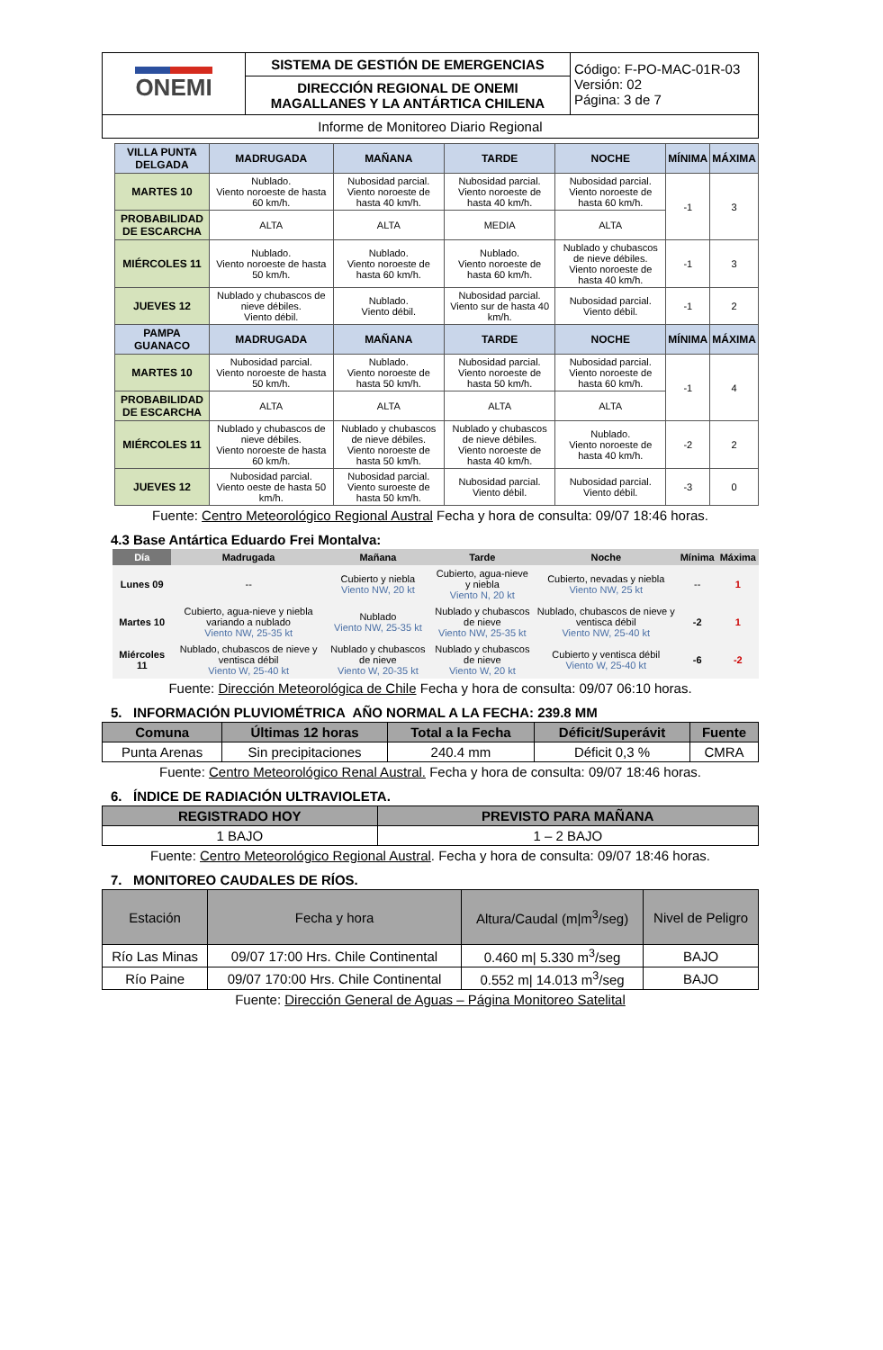| ONEMI | SISTEMA DE GESTIÓN DE EMERGENCIAS | Código: F-PO-MAC-01R-03 Versión: 02 Página: 3 de 7 |
| | DIRECCIÓN REGIONAL DE ONEMI MAGALLANES Y LA ANTÁRTICA CHILENA | |
| Informe de Monitoreo Diario Regional | | |
| VILLA PUNTA DELGADA | MADRUGADA | MAÑANA | TARDE | NOCHE | MÍNIMA | MÁXIMA |
| --- | --- | --- | --- | --- | --- | --- |
| MARTES 10 | Nublado. Viento noroeste de hasta 60 km/h. | Nubosidad parcial. Viento noroeste de hasta 40 km/h. | Nubosidad parcial. Viento noroeste de hasta 40 km/h. | Nubosidad parcial. Viento noroeste de hasta 60 km/h. | -1 | 3 |
| PROBABILIDAD DE ESCARCHA | ALTA | ALTA | MEDIA | ALTA | | |
| MIÉRCOLES 11 | Nublado. Viento noroeste de hasta 50 km/h. | Nublado. Viento noroeste de hasta 60 km/h. | Nublado. Viento noroeste de hasta 60 km/h. | Nublado y chubascos de nieve débiles. Viento noroeste de hasta 40 km/h. | -1 | 3 |
| JUEVES 12 | Nublado y chubascos de nieve débiles. Viento débil. | Nublado. Viento débil. | Nubosidad parcial. Viento sur de hasta 40 km/h. | Nubosidad parcial. Viento débil. | -1 | 2 |
| PAMPA GUANACO | MADRUGADA | MAÑANA | TARDE | NOCHE | MÍNIMA | MÁXIMA |
| MARTES 10 | Nubosidad parcial. Viento noroeste de hasta 50 km/h. | Nublado. Viento noroeste de hasta 50 km/h. | Nubosidad parcial. Viento noroeste de hasta 50 km/h. | Nubosidad parcial. Viento noroeste de hasta 60 km/h. | -1 | 4 |
| PROBABILIDAD DE ESCARCHA | ALTA | ALTA | ALTA | ALTA | | |
| MIÉRCOLES 11 | Nublado y chubascos de nieve débiles. Viento noroeste de hasta 60 km/h. | Nublado y chubascos de nieve débiles. Viento noroeste de hasta 50 km/h. | Nublado y chubascos de nieve débiles. Viento noroeste de hasta 40 km/h. | Nublado. Viento noroeste de hasta 40 km/h. | -2 | 2 |
| JUEVES 12 | Nubosidad parcial. Viento oeste de hasta 50 km/h. | Nubosidad parcial. Viento suroeste de hasta 50 km/h. | Nubosidad parcial. Viento débil. | Nubosidad parcial. Viento débil. | -3 | 0 |
Fuente: Centro Meteorológico Regional Austral Fecha y hora de consulta: 09/07 18:46 horas.
4.3 Base Antártica Eduardo Frei Montalva:
| Día | Madrugada | Mañana | Tarde | Noche | Mínima | Máxima |
| --- | --- | --- | --- | --- | --- | --- |
| Lunes 09 | -- | Cubierto y niebla Viento NW, 20 kt | Cubierto, agua-nieve y niebla Viento N, 20 kt | Cubierto, nevadas y niebla Viento NW, 25 kt | -- | 1 |
| Martes 10 | Cubierto, agua-nieve y niebla variando a nublado Viento NW, 25-35 kt | Nublado Viento NW, 25-35 kt | Nublado y chubascos de nieve Viento NW, 25-35 kt | Nublado, chubascos de nieve y ventisca débil Viento NW, 25-40 kt | -2 | 1 |
| Miércoles 11 | Nublado, chubascos de nieve y ventisca débil Viento W, 25-40 kt | Nublado y chubascos de nieve Viento W, 20-35 kt | Nublado y chubascos de nieve Viento W, 20 kt | Cubierto y ventisca débil Viento W, 25-40 kt | -6 | -2 |
Fuente: Dirección Meteorológica de Chile Fecha y hora de consulta: 09/07 06:10 horas.
5. INFORMACIÓN PLUVIOMÉTRICA AÑO NORMAL A LA FECHA: 239.8 MM
| Comuna | Últimas 12 horas | Total a la Fecha | Déficit/Superávit | Fuente |
| --- | --- | --- | --- | --- |
| Punta Arenas | Sin precipitaciones | 240.4 mm | Déficit 0,3 % | CMRA |
Fuente: Centro Meteorológico Renal Austral. Fecha y hora de consulta: 09/07 18:46 horas.
6. ÍNDICE DE RADIACIÓN ULTRAVIOLETA.
| REGISTRADO HOY | PREVISTO PARA MAÑANA |
| --- | --- |
| 1 BAJO | 1 – 2 BAJO |
Fuente: Centro Meteorológico Regional Austral. Fecha y hora de consulta: 09/07 18:46 horas.
7. MONITOREO CAUDALES DE RÍOS.
| Estación | Fecha y hora | Altura/Caudal (m/m<sup>3</sup>/seg) | Nivel de Peligro |
| --- | --- | --- | --- |
| Río Las Minas | 09/07 17:00 Hrs. Chile Continental | 0.460 m/ 5.330 m<sup>3</sup>/seg | BAJO |
| Río Paine | 09/07 170:00 Hrs. Chile Continental | 0.552 m/ 14.013 m<sup>3</sup>/seg | BAJO |
Fuente: Dirección General de Aguas – Página Monitoreo Satelital